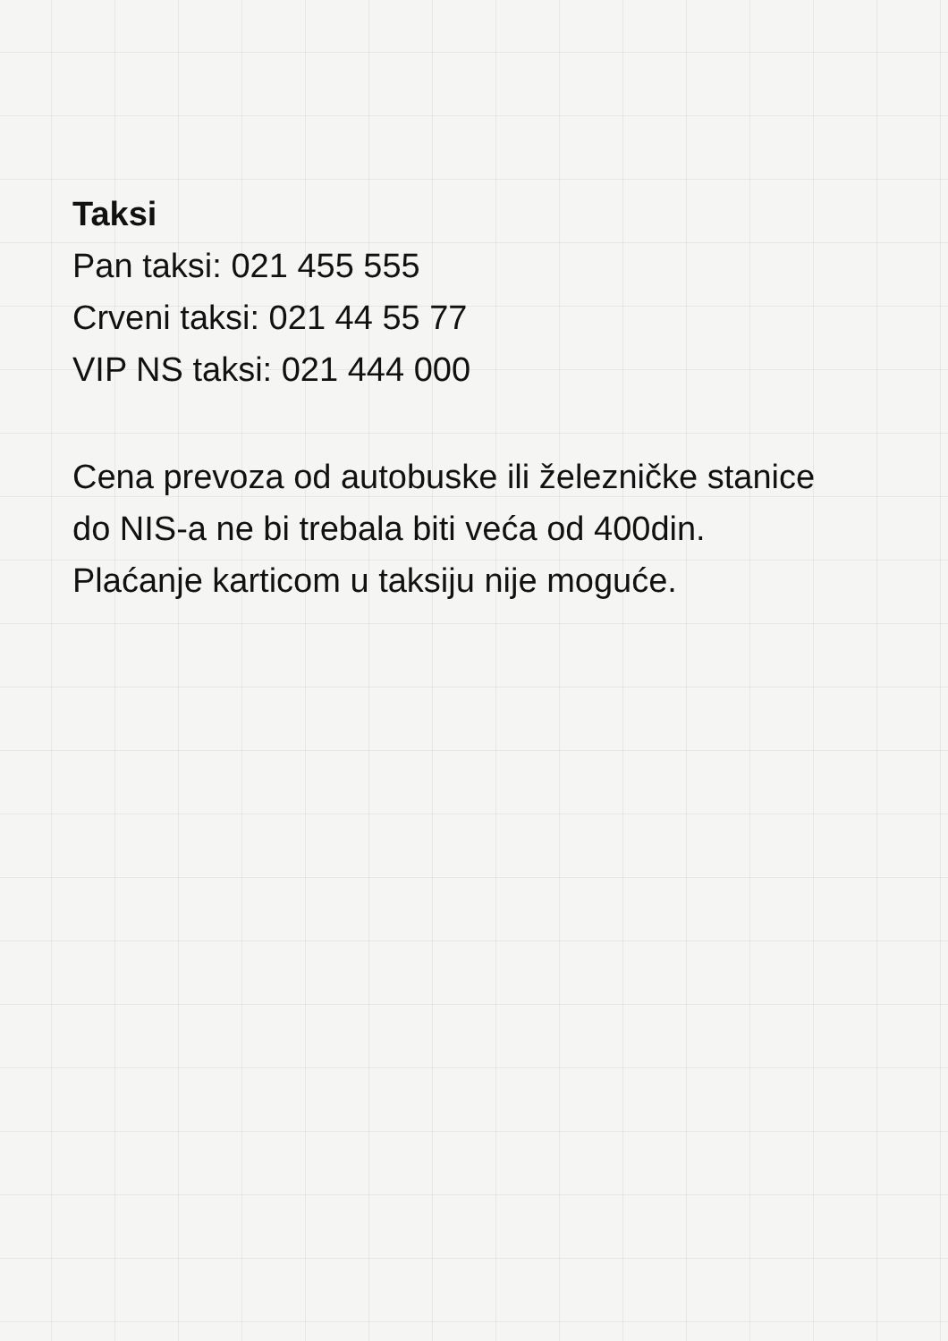Taksi
Pan taksi: 021 455 555
Crveni taksi: 021 44 55 77
VIP NS taksi: 021 444 000
Cena prevoza od autobuske ili železničke stanice do NIS-a ne bi trebala biti veća od 400din. Plaćanje karticom u taksiju nije moguće.